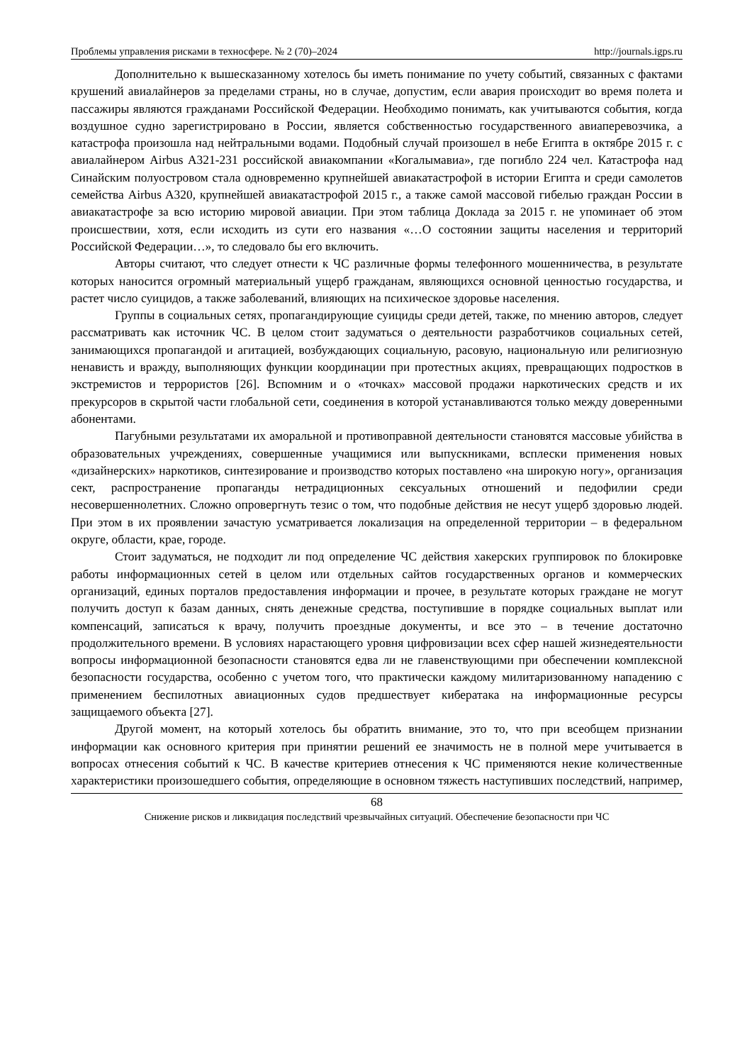Проблемы управления рисками в техносфере. № 2 (70)–2024 http://journals.igps.ru
Дополнительно к вышесказанному хотелось бы иметь понимание по учету событий, связанных с фактами крушений авиалайнеров за пределами страны, но в случае, допустим, если авария происходит во время полета и пассажиры являются гражданами Российской Федерации. Необходимо понимать, как учитываются события, когда воздушное судно зарегистрировано в России, является собственностью государственного авиаперевозчика, а катастрофа произошла над нейтральными водами. Подобный случай произошел в небе Египта в октябре 2015 г. с авиалайнером Airbus A321-231 российской авиакомпании «Когалымавиа», где погибло 224 чел. Катастрофа над Синайским полуостровом стала одновременно крупнейшей авиакатастрофой в истории Египта и среди самолетов семейства Airbus A320, крупнейшей авиакатастрофой 2015 г., а также самой массовой гибелью граждан России в авиакатастрофе за всю историю мировой авиации. При этом таблица Доклада за 2015 г. не упоминает об этом происшествии, хотя, если исходить из сути его названия «…О состоянии защиты населения и территорий Российской Федерации…», то следовало бы его включить.
Авторы считают, что следует отнести к ЧС различные формы телефонного мошенничества, в результате которых наносится огромный материальный ущерб гражданам, являющихся основной ценностью государства, и растет число суицидов, а также заболеваний, влияющих на психическое здоровье населения.
Группы в социальных сетях, пропагандирующие суициды среди детей, также, по мнению авторов, следует рассматривать как источник ЧС. В целом стоит задуматься о деятельности разработчиков социальных сетей, занимающихся пропагандой и агитацией, возбуждающих социальную, расовую, национальную или религиозную ненависть и вражду, выполняющих функции координации при протестных акциях, превращающих подростков в экстремистов и террористов [26]. Вспомним и о «точках» массовой продажи наркотических средств и их прекурсоров в скрытой части глобальной сети, соединения в которой устанавливаются только между доверенными абонентами.
Пагубными результатами их аморальной и противоправной деятельности становятся массовые убийства в образовательных учреждениях, совершенные учащимися или выпускниками, всплески применения новых «дизайнерских» наркотиков, синтезирование и производство которых поставлено «на широкую ногу», организация сект, распространение пропаганды нетрадиционных сексуальных отношений и педофилии среди несовершеннолетних. Сложно опровергнуть тезис о том, что подобные действия не несут ущерб здоровью людей. При этом в их проявлении зачастую усматривается локализация на определенной территории – в федеральном округе, области, крае, городе.
Стоит задуматься, не подходит ли под определение ЧС действия хакерских группировок по блокировке работы информационных сетей в целом или отдельных сайтов государственных органов и коммерческих организаций, единых порталов предоставления информации и прочее, в результате которых граждане не могут получить доступ к базам данных, снять денежные средства, поступившие в порядке социальных выплат или компенсаций, записаться к врачу, получить проездные документы, и все это – в течение достаточно продолжительного времени. В условиях нарастающего уровня цифровизации всех сфер нашей жизнедеятельности вопросы информационной безопасности становятся едва ли не главенствующими при обеспечении комплексной безопасности государства, особенно с учетом того, что практически каждому милитаризованному нападению с применением беспилотных авиационных судов предшествует кибератака на информационные ресурсы защищаемого объекта [27].
Другой момент, на который хотелось бы обратить внимание, это то, что при всеобщем признании информации как основного критерия при принятии решений ее значимость не в полной мере учитывается в вопросах отнесения событий к ЧС. В качестве критериев отнесения к ЧС применяются некие количественные характеристики произошедшего события, определяющие в основном тяжесть наступивших последствий, например,
68
Снижение рисков и ликвидация последствий чрезвычайных ситуаций. Обеспечение безопасности при ЧС